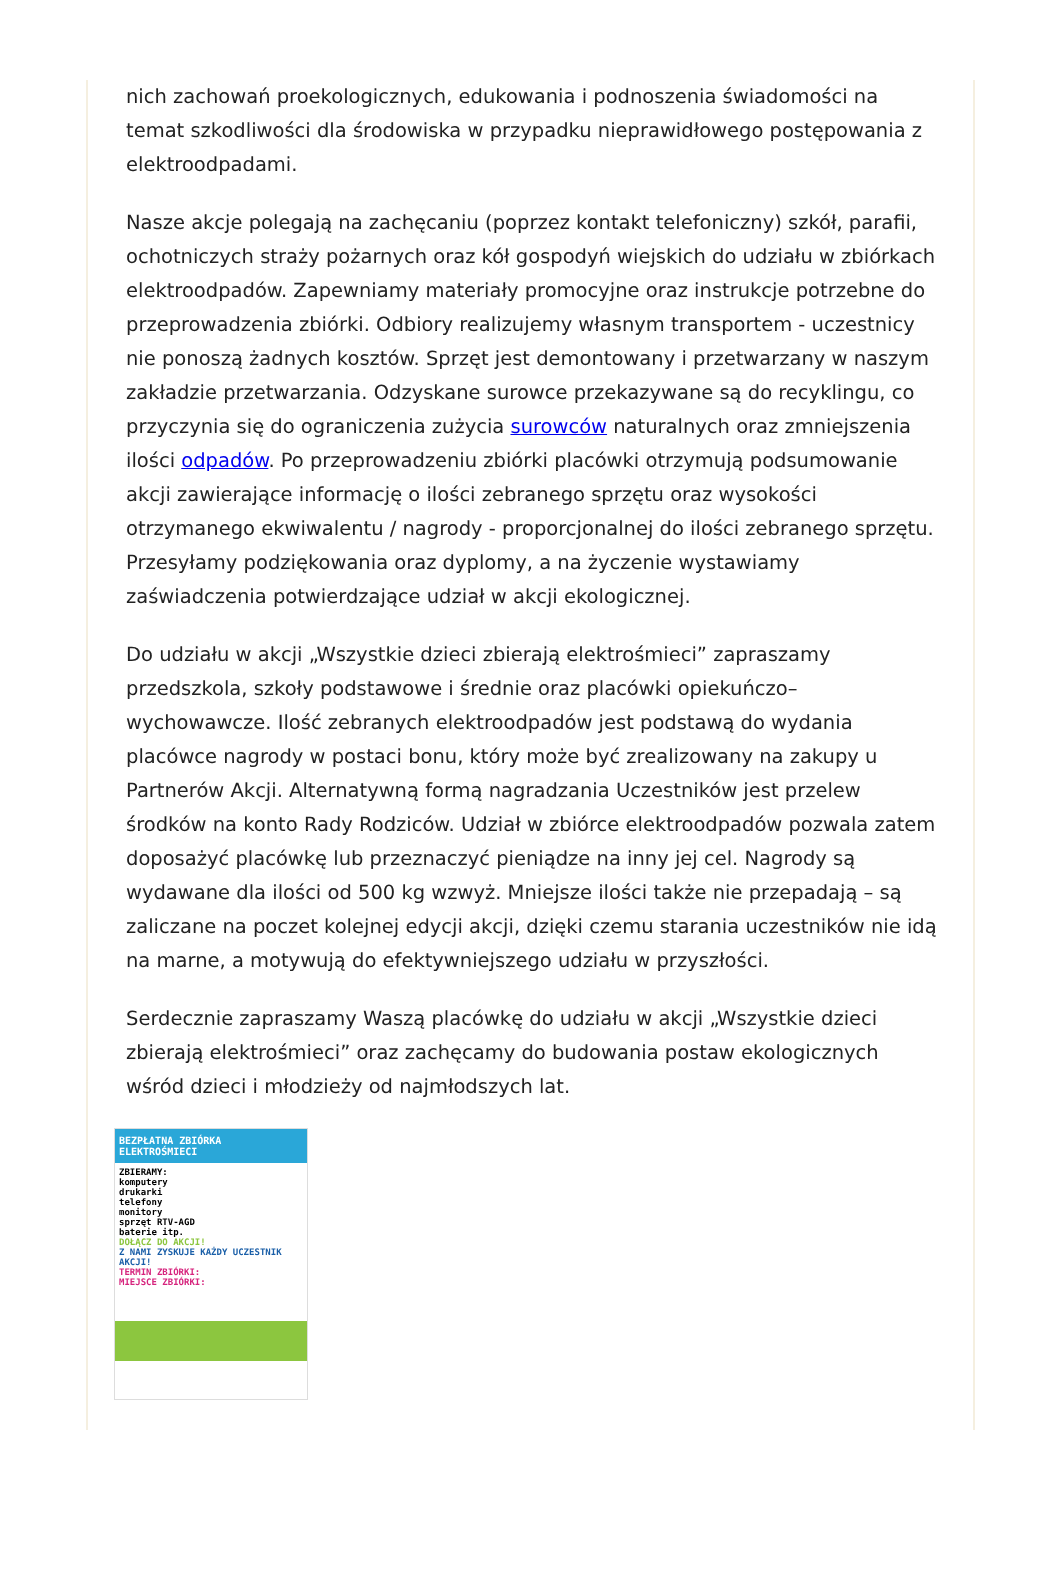nich zachowań proekologicznych, edukowania i podnoszenia świadomości na temat szkodliwości dla środowiska w przypadku nieprawidłowego postępowania z elektroodpadami.
Nasze akcje polegają na zachęcaniu (poprzez kontakt telefoniczny) szkół, parafii, ochotniczych straży pożarnych oraz kół gospodyń wiejskich do udziału w zbiórkach elektroodpadów. Zapewniamy materiały promocyjne oraz instrukcje potrzebne do przeprowadzenia zbiórki. Odbiory realizujemy własnym transportem - uczestnicy nie ponoszą żadnych kosztów. Sprzęt jest demontowany i przetwarzany w naszym zakładzie przetwarzania. Odzyskane surowce przekazywane są do recyklingu, co przyczynia się do ograniczenia zużycia surowców naturalnych oraz zmniejszenia ilości odpadów. Po przeprowadzeniu zbiórki placówki otrzymują podsumowanie akcji zawierające informację o ilości zebranego sprzętu oraz wysokości otrzymanego ekwiwalentu / nagrody - proporcjonalnej do ilości zebranego sprzętu. Przesyłamy podziękowania oraz dyplomy, a na życzenie wystawiamy zaświadczenia potwierdzające udział w akcji ekologicznej.
Do udziału w akcji „Wszystkie dzieci zbierają elektrośmieci” zapraszamy przedszkola, szkoły podstawowe i średnie oraz placówki opiekuńczo–wychowawcze. Ilość zebranych elektroodpadów jest podstawą do wydania placówce nagrody w postaci bonu, który może być zrealizowany na zakupy u Partnerów Akcji. Alternatywną formą nagradzania Uczestników jest przelew środków na konto Rady Rodziców. Udział w zbiórce elektroodpadów pozwala zatem doposażyć placówkę lub przeznaczyć pieniądze na inny jej cel. Nagrody są wydawane dla ilości od 500 kg wzwyż. Mniejsze ilości także nie przepadają – są zaliczane na poczet kolejnej edycji akcji, dzięki czemu starania uczestników nie idą na marne, a motywują do efektywniejszego udziału w przyszłości.
Serdecznie zapraszamy Waszą placówkę do udziału w akcji „Wszystkie dzieci zbierają elektrośmieci” oraz zachęcamy do budowania postaw ekologicznych wśród dzieci i młodzieży od najmłodszych lat.
BEZPŁATNA ZBIÓRKA ELEKTROŚMIECI
ZBIERAMY:
komputery
drukarki
telefony
monitory
sprzęt RTV-AGD
baterie itp.
DOŁĄCZ DO AKCJI!
Z NAMI ZYSKUJE KAŻDY UCZESTNIK AKCJI!
TERMIN ZBIÓRKI:
MIEJSCE ZBIÓRKI: